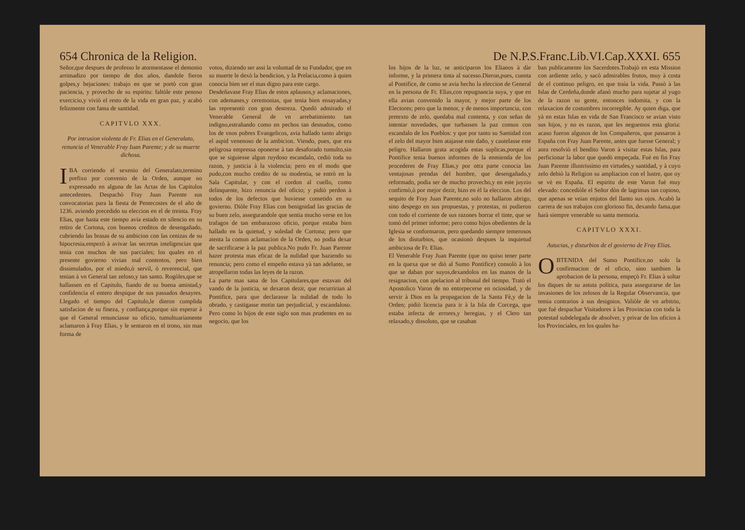654 Chronica de la Religion.
Señor,que despues de professo le atormentasse el demonio arrimadizo por tiempo de dos años, dandole fieros golpes,y bejaciones: trabajo en que se portò con gran paciencia, y provecho de su espiritu: faltòle este penoso exercicio,y viviò el resto de la vida en gran paz, y acabò felizmente con fama de santidad.
CAPITVLO XXX.
Por intrusion violenta de Fr. Elias en el Generalato, renuncia el Venerable Fray Iuan Parente; y de su muerte dichosa.
IBA corriendo el sexenio del Generalato,termino prefixo por convenio de la Orden, aunque no expressado en alguna de las Actas de los Capitulos antecedentes. Despachò Fray Juan Parente sus convocatorias para la fiesta de Pentecostes de el año de 1236. aviendo precedido su eleccion en el de treinta. Fray Elias, que hasta este tiempo avia estado en silencio en su retiro de Cortona, con buenos creditos de desengañado, cubriendo las brasas de su ambicion con las cenizas de su hipocresia,empezò à avivar las secretas inteligencias que tenia con muchos de sus parciales; los quales en el presente govierno vivian mal contentos, pero bien dissimulados, por el miedo,ò servil, ò reverencial, que tenian à vn General tan zeloso,y tan santo. Rogòles,que se hallassen en el Capitulo, fiando de su buena amistad,y confidencia el entero despique de sus passados desayres. Llegado el tiempo del Capitulo,le dieron cumplida satisfacion de su fineza, y confiança,porque sin esperar à que el General renunciasse su oficio, tumultuariamente aclamaron à Fray Elias, y le sentaron en el trono, sin mas forma de
votos, diziendo ser assi la voluntad de su Fundador, que en su muerte le dexò la bendicion, y la Prelacia,como à quien conocia bien ser el mas digno para este cargo.
Desdeñavase Fray Elias de estos aplausos,y aclamaciones, con ademanes,y ceremonias, que tenia bien ensayadas,y las representò con gran destreza. Quedò admirado el Venerable General de vn arrebatimiento tan indigno,estrañando como en pechos tan desnudos, como los de vnos pobres Evangelicos, avia hallado tanto abrigo el aspid venenoso de la ambicion. Viendo, pues, que era peligrosa empressa oponerse à tan desaforado tumulto,sin que se siguiesse algun ruydoso escandalo, cediò toda su razon, y justicia à la violencia; pero en el modo que pudo,con mucho credito de su modestia, se entrò en la Sala Capitular, y con el cordon al cuello, como delinquente, hizo renuncia del oficio; y pidiò perdon à todos de los defectos que huviesse cometido en su govierno. Diòle Fray Elias con benignidad las gracias de su buen zelo, assegurandole que sentia mucho verse en los trafagos de tan embarazoso oficio, porque estaba bien hallado en la quietud, y soledad de Cortona; pero que atenta la comun aclamacion de la Orden, no podia dexar de sacrificarse à la paz publica.No pudo Fr. Juan Parente hazer protesta mas eficaz de la nulidad que haziendo su renuncia; pero como el empeño estava yà tan adelante, se atropellaron todas las leyes de la razon.
La parte mas sana de los Capitulares,que estavan del vando de la justicia, se dexaron dezir, que recurririan al Pontifice, para que declarasse la nulidad de todo lo obrado, y castigasse motin tan perjudicial, y escandaloso. Pero como lo hijos de este siglo son mas prudentes en su negocio, que los
De N.P.S.Franc.Lib.VI.Cap.XXXI. 655
los hijos de la luz, se anticiparon los Elianos à dàr informe, y la primera tinta al sucesso.Dieron,pues, cuenta al Pontifice, de como se avia hecho la eleccion de General en la persona de Fr. Elias,con repugnancia suya, y que en ella avian convenido la mayor, y mejor parte de los Electores; pero que la menor, y de menos importancia, con pretexto de zelo, quedaba mal contenta, y con señas de intentar novedades, que turbassen la paz comun con escandalo de los Pueblos: y que por tanto su Santidad con el zelo del mayor bien atajasse este daño, y cautelasse este peligro. Hallaron grata acogida estas suplicas,porque el Pontifice tenia buenos informes de la enmienda de los procederes de Fray Elias,y por otra parte conocia las ventajosas prendas del hombre, que desengañado,y reformado, podia ser de mucho provecho,y en este juyzio confirmò,ò por mejor dezir, hizo en èl la eleccion. Los del sequito de Fray Juan Parente,no solo no hallaron abrigo, sino despego en sus propuestas, y protestas, ni pudieron con todo el corriente de sus razones borrar el tinte, que se tomò del primer informe; pero como hijos obedientes de la Iglesia se conformaron, pero quedando siempre temerosos de los disturbios, que ocasionò despues la inquietud ambiciosa de Fr. Elias.
El Venerable Fray Juan Parente (que no quiso tener parte en la quexa que se diò al Sumo Pontifice) consolò à los que se daban por suyos,dexandolos en las manos de la resignacion, con apelacion al tribunal del tiempo. Tratò el Apostolico Varon de no entorpecerse en ociosidad, y de servir à Dios en la propagacion de la Santa Fè,y de la Orden; pidiò licencia para ir à la Isla de Corcega, que estaba infecta de errores,y heregias, y el Clero tan relaxado,y dissoluto, que se casaban
ban publicamente los Sacerdotes.Trabajò en esta Mission con ardiente zelo, y sacò admirables frutos, muy à costa de el continuo peligro, en que traìa la vida. Passò à las Islas de Cerdeña,donde afanò mucho para sujetar al yugo de la razon su gente, entonces indomita, y con la relaxacion de costumbres incorregible. Ay quien diga, que yà en estas Islas en vida de San Francisco se avian visto sus hijos, y no es razon, que les neguemos esta gloria: acaso fueron algunos de los Compañeros, que passaron à España con Fray Juan Parente, antes que fuesse General; y aora resolviò el bendito Varon à visitar estas Islas, para perficionar la labor que quedò empeçada. Fuè en fin Fray Juan Parente illustrissimo en virtudes,y santidad, y à cuyo zelo debiò la Religion su ampliacion con el lustre, que oy se vè en España. El espiritu de este Varon fuè muy elevado: concediòle el Señor dòn de lagrimas tan copioso, que apenas se veian enjutos del llanto sus ojos. Acabò la carrera de sus trabajos con glorioso fin, dexando fama,que harà siempre venerable su santa memoria.
CAPITVLO XXXI.
Astucias, y disturbios de el govierno de Fray Elias.
OBTENIDA del Sumo Pontifice,no solo la confirmacion de el oficio, sino tambien la aprobacion de la persona, empeçò Fr. Elias à soltar los diques de su astuta politica, para assegurarse de las invasiones de los zelosos de la Regular Observancia, que temia contrarios à sus designios. Valiòle de vn arbitrio, que fuè despachar Visitadores à las Provincias con toda la potestad subdelegada de absolver, y privar de los oficios à los Provinciales, en los quales ha-